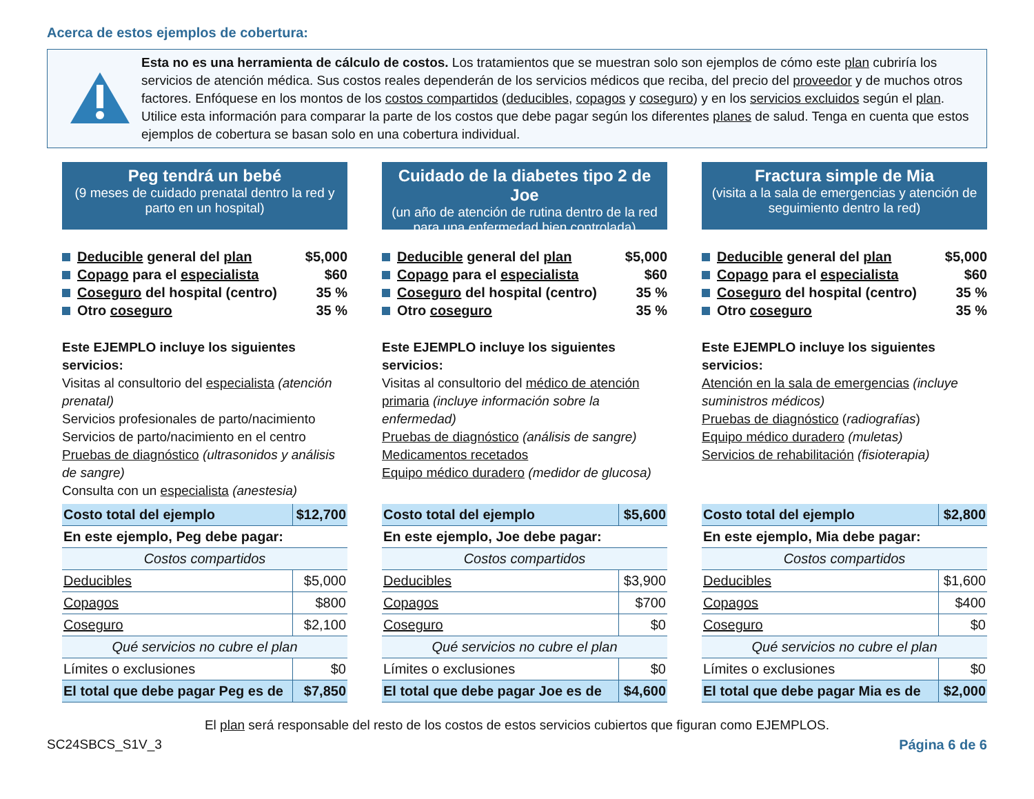Acerca de estos ejemplos de cobertura:
Esta no es una herramienta de cálculo de costos. Los tratamientos que se muestran solo son ejemplos de cómo este plan cubriría los servicios de atención médica. Sus costos reales dependerán de los servicios médicos que reciba, del precio del proveedor y de muchos otros factores. Enfóquese en los montos de los costos compartidos (deducibles, copagos y coseguro) y en los servicios excluidos según el plan. Utilice esta información para comparar la parte de los costos que debe pagar según los diferentes planes de salud. Tenga en cuenta que estos ejemplos de cobertura se basan solo en una cobertura individual.
Peg tendrá un bebé
(9 meses de cuidado prenatal dentro la red y parto en un hospital)
Deducible general del plan $5,000
Copago para el especialista $60
Coseguro del hospital (centro) 35 %
Otro coseguro 35 %
Este EJEMPLO incluye los siguientes servicios:
Visitas al consultorio del especialista (atención prenatal)
Servicios profesionales de parto/nacimiento
Servicios de parto/nacimiento en el centro
Pruebas de diagnóstico (ultrasonidos y análisis de sangre)
Consulta con un especialista (anestesia)
| Costo total del ejemplo | $12,700 |
| En este ejemplo, Peg debe pagar: | |
| Costos compartidos | |
| Deducibles | $5,000 |
| Copagos | $800 |
| Coseguro | $2,100 |
| Qué servicios no cubre el plan | |
| Límites o exclusiones | $0 |
| El total que debe pagar Peg es de | $7,850 |
Cuidado de la diabetes tipo 2 de Joe
(un año de atención de rutina dentro de la red para una enfermedad bien controlada)
Deducible general del plan $5,000
Copago para el especialista $60
Coseguro del hospital (centro) 35 %
Otro coseguro 35 %
Este EJEMPLO incluye los siguientes servicios:
Visitas al consultorio del médico de atención primaria (incluye información sobre la enfermedad)
Pruebas de diagnóstico (análisis de sangre)
Medicamentos recetados
Equipo médico duradero (medidor de glucosa)
| Costo total del ejemplo | $5,600 |
| En este ejemplo, Joe debe pagar: | |
| Costos compartidos | |
| Deducibles | $3,900 |
| Copagos | $700 |
| Coseguro | $0 |
| Qué servicios no cubre el plan | |
| Límites o exclusiones | $0 |
| El total que debe pagar Joe es de | $4,600 |
Fractura simple de Mia
(visita a la sala de emergencias y atención de seguimiento dentro la red)
Deducible general del plan $5,000
Copago para el especialista $60
Coseguro del hospital (centro) 35 %
Otro coseguro 35 %
Este EJEMPLO incluye los siguientes servicios:
Atención en la sala de emergencias (incluye suministros médicos)
Pruebas de diagnóstico (radiografías)
Equipo médico duradero (muletas)
Servicios de rehabilitación (fisioterapia)
| Costo total del ejemplo | $2,800 |
| En este ejemplo, Mia debe pagar: | |
| Costos compartidos | |
| Deducibles | $1,600 |
| Copagos | $400 |
| Coseguro | $0 |
| Qué servicios no cubre el plan | |
| Límites o exclusiones | $0 |
| El total que debe pagar Mia es de | $2,000 |
El plan será responsable del resto de los costos de estos servicios cubiertos que figuran como EJEMPLOS.
SC24SBCS_S1V_3 Página 6 de 6